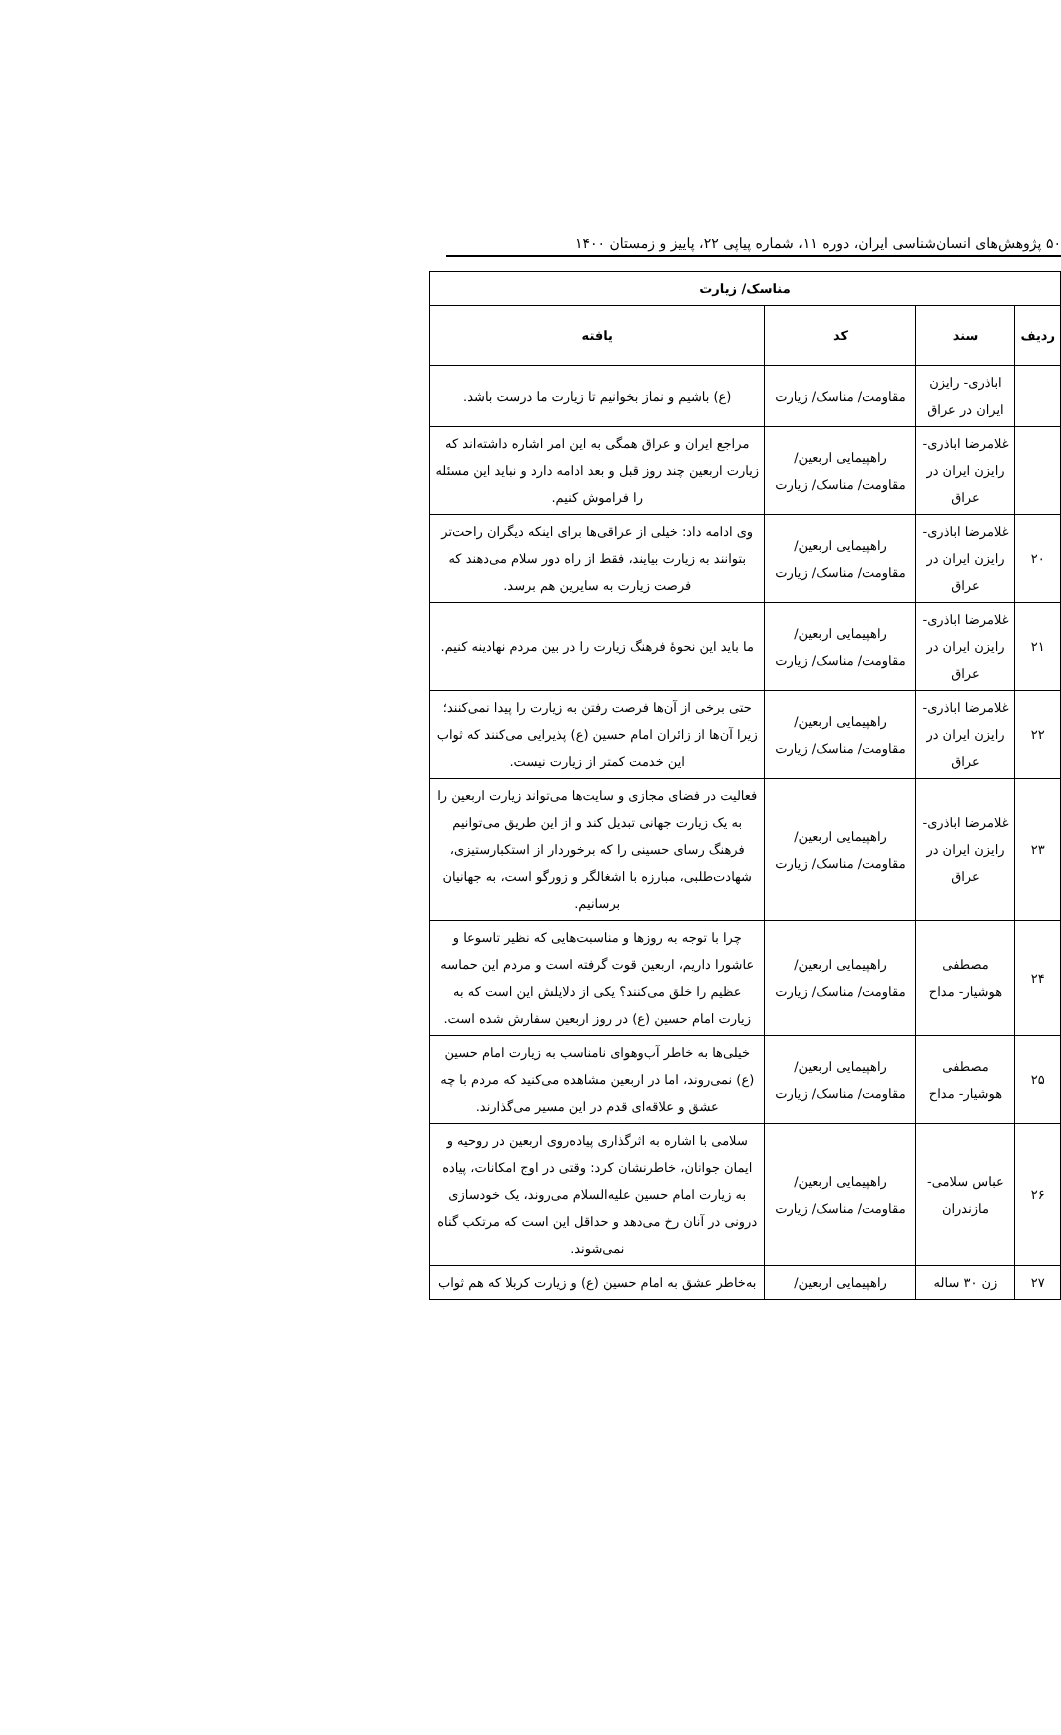۵۰ پژوهش‌های انسان‌شناسی ایران، دوره ۱۱، شماره پیاپی ۲۲، پاییز و زمستان ۱۴۰۰
| مناسک/ زیارت | | | |
| --- | --- | --- | --- |
| ردیف | سند | کد | یافته |
| | اباذری- رایزن ایران در عراق | مقاومت/ مناسک/ زیارت | (ع) باشیم و نماز بخوانیم تا زیارت ما درست باشد. |
| | غلامرضا اباذری- رایزن ایران در عراق | راهپیمایی اربعین/ مقاومت/ مناسک/ زیارت | مراجع ایران و عراق همگی به این امر اشاره داشته‌اند که زیارت اربعین چند روز قبل و بعد ادامه دارد و نباید این مسئله را فراموش کنیم. |
| ۲۰ | غلامرضا اباذری- رایزن ایران در عراق | راهپیمایی اربعین/ مقاومت/ مناسک/ زیارت | وی ادامه داد: خیلی از عراقی‌ها برای اینکه دیگران راحت‌تر بتوانند به زیارت بیایند، فقط از راه دور سلام می‌دهند که فرصت زیارت به سایرین هم برسد. |
| ۲۱ | غلامرضا اباذری- رایزن ایران در عراق | راهپیمایی اربعین/ مقاومت/ مناسک/ زیارت | ما باید این نحوهٔ فرهنگ زیارت را در بین مردم نهادینه کنیم. |
| ۲۲ | غلامرضا اباذری- رایزن ایران در عراق | راهپیمایی اربعین/ مقاومت/ مناسک/ زیارت | حتی برخی از آن‌ها فرصت رفتن به زیارت را پیدا نمی‌کنند؛ زیرا آن‌ها از زائران امام حسین (ع) پذیرایی می‌کنند که ثواب این خدمت کمتر از زیارت نیست. |
| ۲۳ | غلامرضا اباذری- رایزن ایران در عراق | راهپیمایی اربعین/ مقاومت/ مناسک/ زیارت | فعالیت در فضای مجازی و سایت‌ها می‌تواند زیارت اربعین را به یک زیارت جهانی تبدیل کند و از این طریق می‌توانیم فرهنگ رسای حسینی را که برخوردار از استکبارستیزی، شهادت‌طلبی، مبارزه با اشغالگر و زورگو است، به جهانیان برسانیم. |
| ۲۴ | مصطفی هوشیار- مداح | راهپیمایی اربعین/ مقاومت/ مناسک/ زیارت | چرا با توجه به روزها و مناسبت‌هایی که نظیر تاسوعا و عاشورا داریم، اربعین قوت گرفته است و مردم این حماسه عظیم را خلق می‌کنند؟ یکی از دلایلش این است که به زیارت امام حسین (ع) در روز اربعین سفارش شده است. |
| ۲۵ | مصطفی هوشیار- مداح | راهپیمایی اربعین/ مقاومت/ مناسک/ زیارت | خیلی‌ها به خاطر آب‌وهوای نامناسب به زیارت امام حسین (ع) نمی‌روند، اما در اربعین مشاهده می‌کنید که مردم با چه عشق و علاقه‌ای قدم در این مسیر می‌گذارند. |
| ۲۶ | عباس سلامی- مازندران | راهپیمایی اربعین/ مقاومت/ مناسک/ زیارت | سلامی با اشاره به اثرگذاری پیاده‌روی اربعین در روحیه و ایمان جوانان، خاطرنشان کرد: وقتی در اوج امکانات، پیاده به زیارت امام حسین علیه‌السلام می‌روند، یک خودسازی درونی در آنان رخ می‌دهد و حداقل این است که مرتکب گناه نمی‌شوند. |
| ۲۷ | زن ۳۰ ساله | راهپیمایی اربعین/ | به‌خاطر عشق به امام حسین (ع) و زیارت کربلا که هم ثواب |